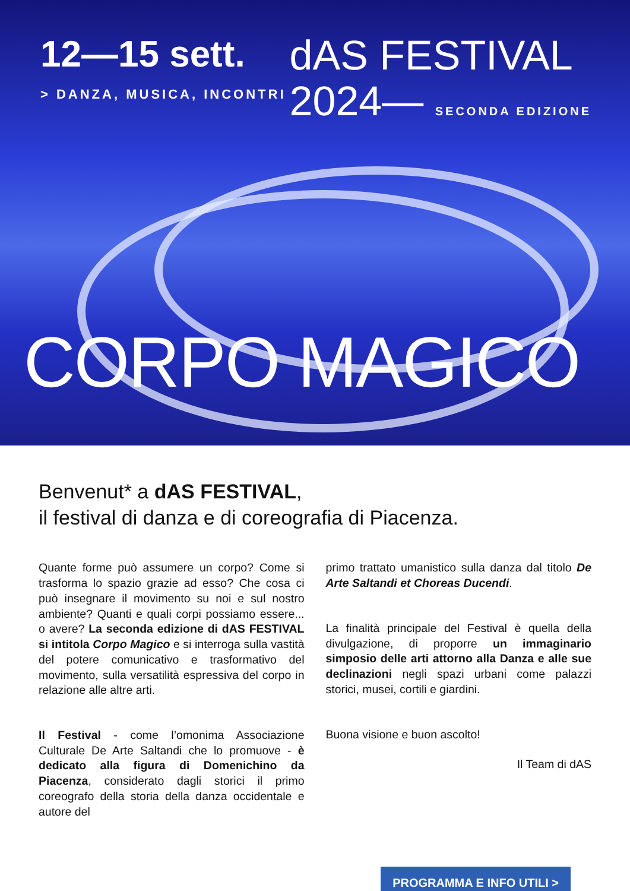12—15 sett.
> DANZA, MUSICA, INCONTRI
dAS FESTIVAL
2024— SECONDA EDIZIONE
CORPO MAGICO
Benvenut* a dAS FESTIVAL,
il festival di danza e di coreografia di Piacenza.
Quante forme può assumere un corpo? Come si trasforma lo spazio grazie ad esso? Che cosa ci può insegnare il movimento su noi e sul nostro ambiente? Quanti e quali corpi possiamo essere... o avere? La seconda edizione di dAS FESTIVAL si intitola Corpo Magico e si interroga sulla vastità del potere comunicativo e trasformativo del movimento, sulla versatilità espressiva del corpo in relazione alle altre arti.
Il Festival - come l’omonima Associazione Culturale De Arte Saltandi che lo promuove - è dedicato alla figura di Domenichino da Piacenza, considerato dagli storici il primo coreografo della storia della danza occidentale e autore del
primo trattato umanistico sulla danza dal titolo De Arte Saltandi et Choreas Ducendi.
La finalità principale del Festival è quella della divulgazione, di proporre un immaginario simposio delle arti attorno alla Danza e alle sue declinazioni negli spazi urbani come palazzi storici, musei, cortili e giardini.
Buona visione e buon ascolto!
Il Team di dAS
PROGRAMMA E INFO UTILI >